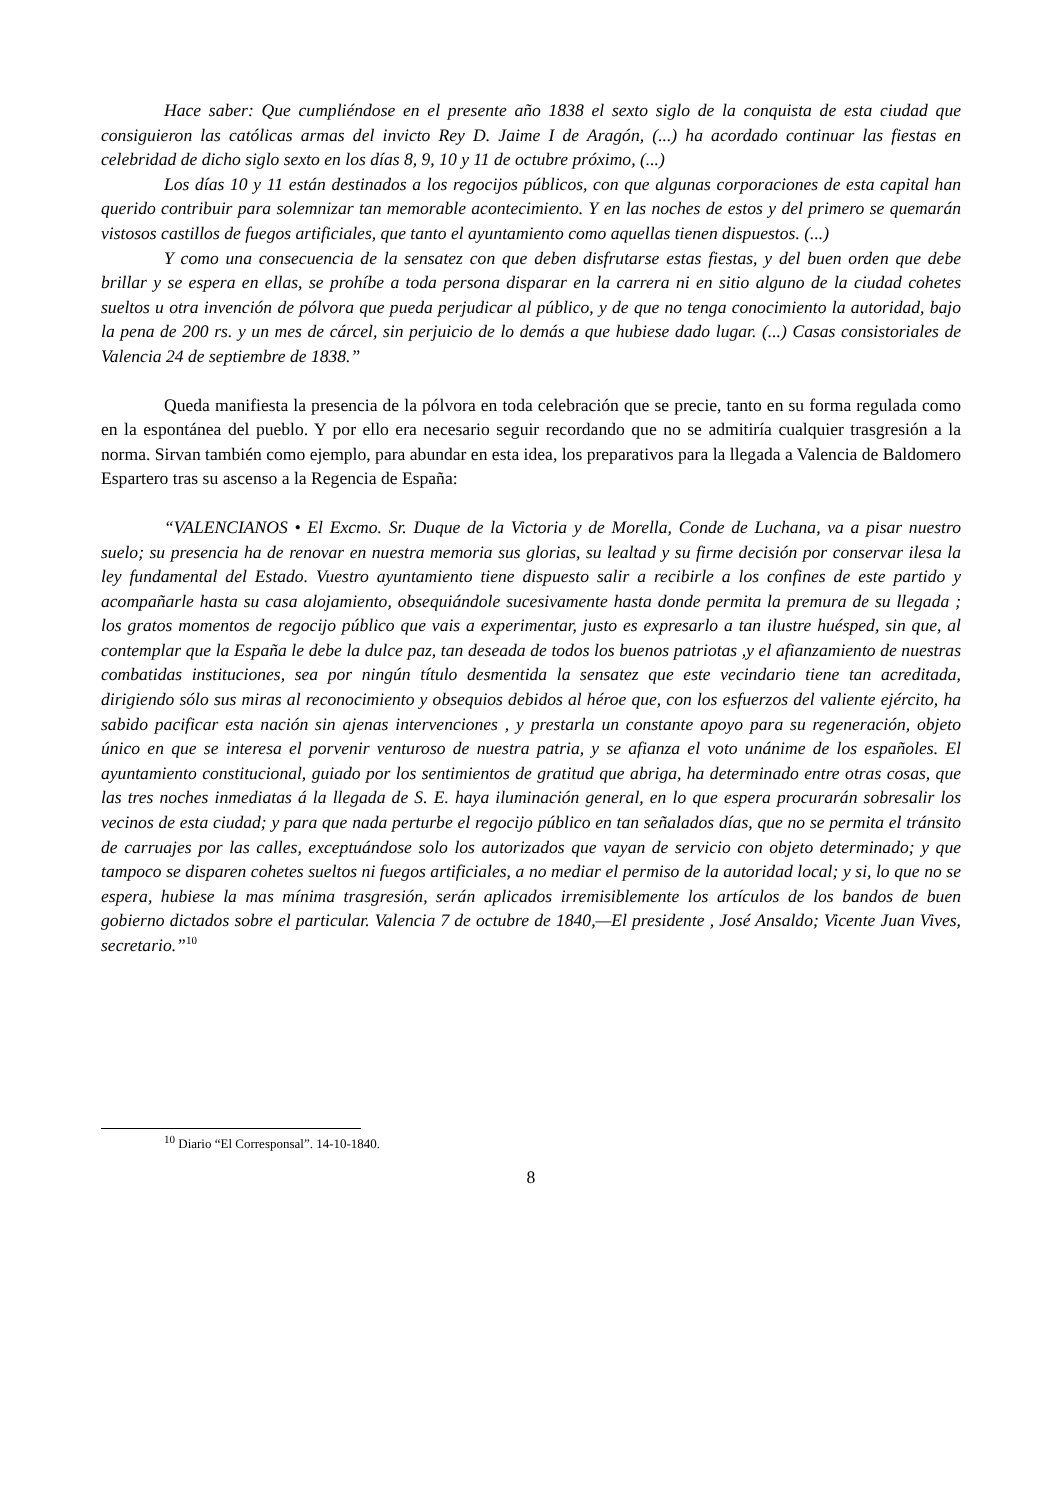Hace saber: Que cumpliéndose en el presente año 1838 el sexto siglo de la conquista de esta ciudad que consiguieron las católicas armas del invicto Rey D. Jaime I de Aragón, (...) ha acordado continuar las fiestas en celebridad de dicho siglo sexto en los días 8, 9, 10 y 11 de octubre próximo, (...)
Los días 10 y 11 están destinados a los regocijos públicos, con que algunas corporaciones de esta capital han querido contribuir para solemnizar tan memorable acontecimiento. Y en las noches de estos y del primero se quemarán vistosos castillos de fuegos artificiales, que tanto el ayuntamiento como aquellas tienen dispuestos. (...)
Y como una consecuencia de la sensatez con que deben disfrutarse estas fiestas, y del buen orden que debe brillar y se espera en ellas, se prohíbe a toda persona disparar en la carrera ni en sitio alguno de la ciudad cohetes sueltos u otra invención de pólvora que pueda perjudicar al público, y de que no tenga conocimiento la autoridad, bajo la pena de 200 rs. y un mes de cárcel, sin perjuicio de lo demás a que hubiese dado lugar. (...) Casas consistoriales de Valencia 24 de septiembre de 1838.”
Queda manifiesta la presencia de la pólvora en toda celebración que se precie, tanto en su forma regulada como en la espontánea del pueblo. Y por ello era necesario seguir recordando que no se admitiría cualquier trasgresión a la norma. Sirvan también como ejemplo, para abundar en esta idea, los preparativos para la llegada a Valencia de Baldomero Espartero tras su ascenso a la Regencia de España:
“VALENCIANOS • El Excmo. Sr. Duque de la Victoria y de Morella, Conde de Luchana, va a pisar nuestro suelo; su presencia ha de renovar en nuestra memoria sus glorias, su lealtad y su firme decisión por conservar ilesa la ley fundamental del Estado. Vuestro ayuntamiento tiene dispuesto salir a recibirle a los confines de este partido y acompañarle hasta su casa alojamiento, obsequiándole sucesivamente hasta donde permita la premura de su llegada ; los gratos momentos de regocijo público que vais a experimentar, justo es expresarlo a tan ilustre huésped, sin que, al contemplar que la España le debe la dulce paz, tan deseada de todos los buenos patriotas ,y el afianzamiento de nuestras combatidas instituciones, sea por ningún título desmentida la sensatez que este vecindario tiene tan acreditada, dirigiendo sólo sus miras al reconocimiento y obsequios debidos al héroe que, con los esfuerzos del valiente ejército, ha sabido pacificar esta nación sin ajenas intervenciones , y prestarla un constante apoyo para su regeneración, objeto único en que se interesa el porvenir venturoso de nuestra patria, y se afianza el voto unánime de los españoles. El ayuntamiento constitucional, guiado por los sentimientos de gratitud que abriga, ha determinado entre otras cosas, que las tres noches inmediatas á la llegada de S. E. haya iluminación general, en lo que espera procurarán sobresalir los vecinos de esta ciudad; y para que nada perturbe el regocijo público en tan señalados días, que no se permita el tránsito de carruajes por las calles, exceptuándose solo los autorizados que vayan de servicio con objeto determinado; y que tampoco se disparen cohetes sueltos ni fuegos artificiales, a no mediar el permiso de la autoridad local; y si, lo que no se espera, hubiese la mas mínima trasgresión, serán aplicados irremisiblemente los artículos de los bandos de buen gobierno dictados sobre el particular. Valencia 7 de octubre de 1840,—El presidente , José Ansaldo; Vicente Juan Vives, secretario.”<sup>10</sup>
<sup>10</sup> Diario “El Corresponsal”. 14-10-1840.
8